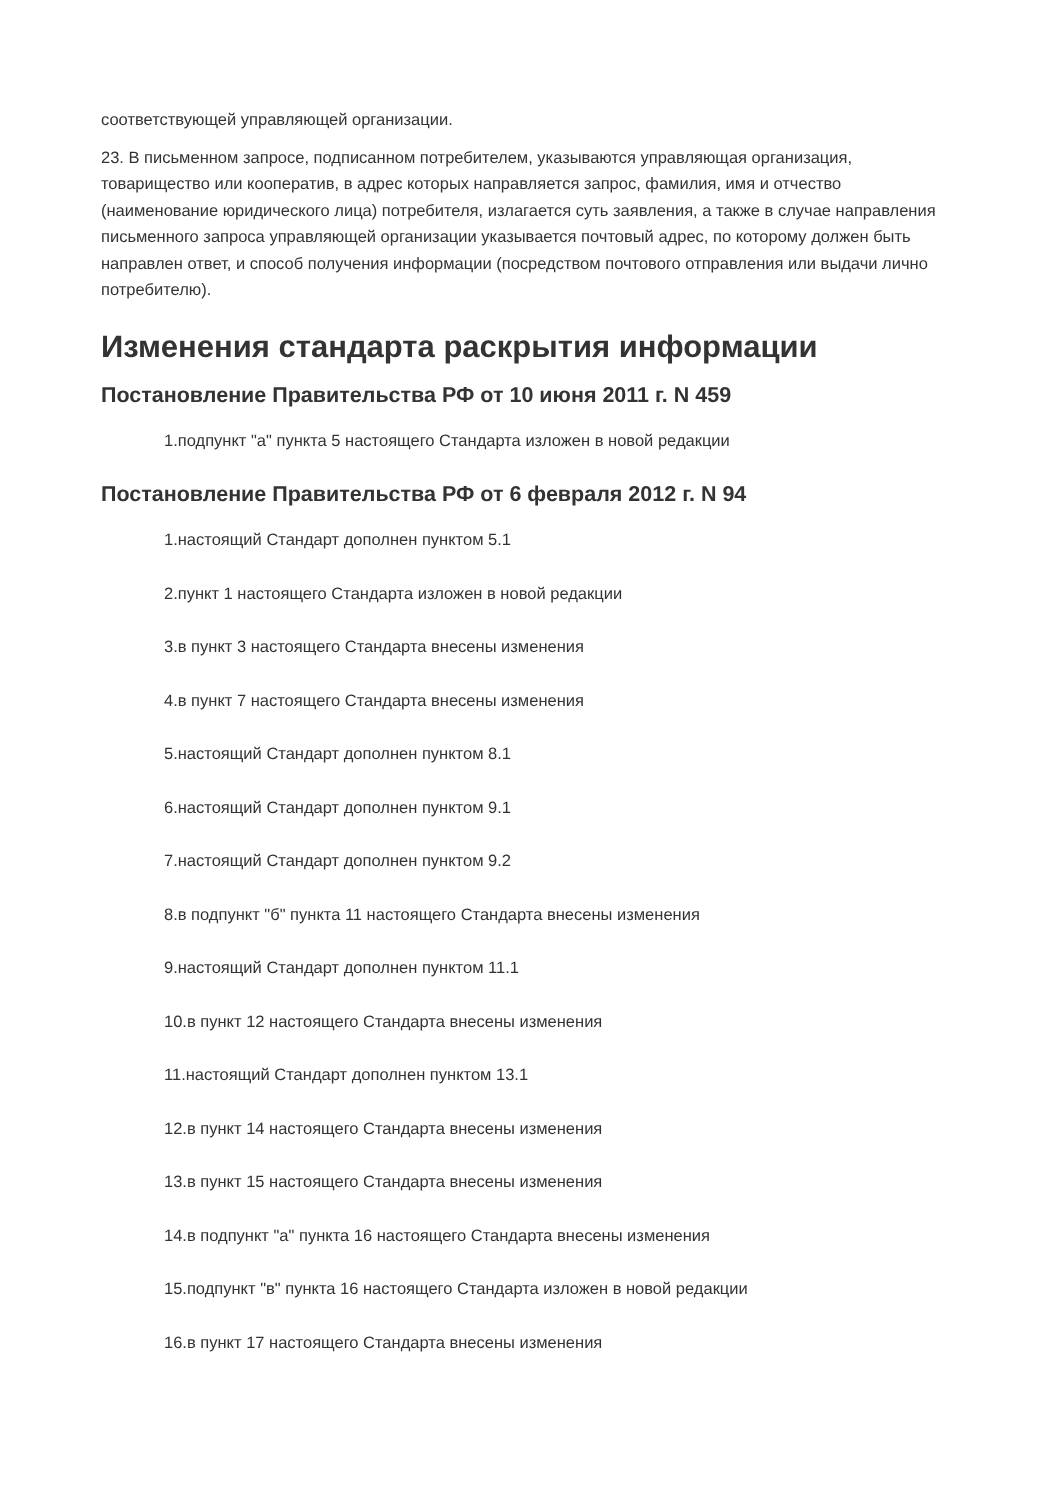соответствующей управляющей организации.
23. В письменном запросе, подписанном потребителем, указываются управляющая организация, товарищество или кооператив, в адрес которых направляется запрос, фамилия, имя и отчество (наименование юридического лица) потребителя, излагается суть заявления, а также в случае направления письменного запроса управляющей организации указывается почтовый адрес, по которому должен быть направлен ответ, и способ получения информации (посредством почтового отправления или выдачи лично потребителю).
Изменения стандарта раскрытия информации
Постановление Правительства РФ от 10 июня 2011 г. N 459
1.подпункт "а" пункта 5 настоящего Стандарта изложен в новой редакции
Постановление Правительства РФ от 6 февраля 2012 г. N 94
1.настоящий Стандарт дополнен пунктом 5.1
2.пункт 1 настоящего Стандарта изложен в новой редакции
3.в пункт 3 настоящего Стандарта внесены изменения
4.в пункт 7 настоящего Стандарта внесены изменения
5.настоящий Стандарт дополнен пунктом 8.1
6.настоящий Стандарт дополнен пунктом 9.1
7.настоящий Стандарт дополнен пунктом 9.2
8.в подпункт "б" пункта 11 настоящего Стандарта внесены изменения
9.настоящий Стандарт дополнен пунктом 11.1
10.в пункт 12 настоящего Стандарта внесены изменения
11.настоящий Стандарт дополнен пунктом 13.1
12.в пункт 14 настоящего Стандарта внесены изменения
13.в пункт 15 настоящего Стандарта внесены изменения
14.в подпункт "а" пункта 16 настоящего Стандарта внесены изменения
15.подпункт "в" пункта 16 настоящего Стандарта изложен в новой редакции
16.в пункт 17 настоящего Стандарта внесены изменения